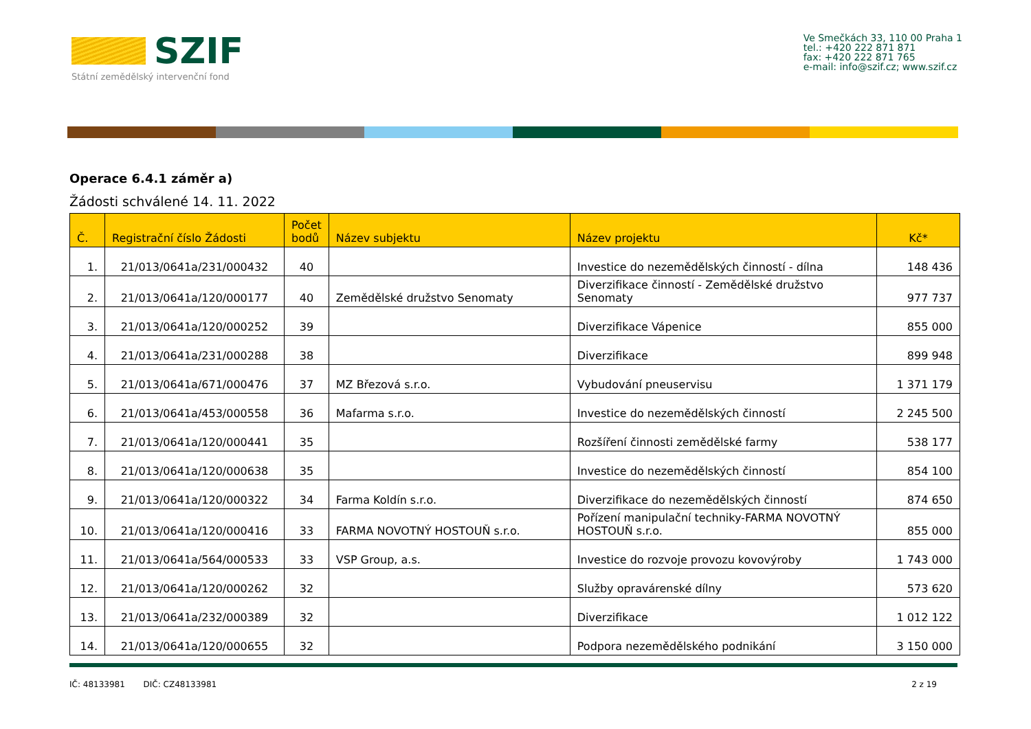SZIF
Státní zemědělský intervenční fond
Ve Smečkách 33, 110 00 Praha 1
tel.: +420 222 871 871
fax: +420 222 871 765
e-mail: info@szif.cz; www.szif.cz
Operace 6.4.1 záměr a)
Žádosti schválené 14. 11. 2022
| Č. | Registrační číslo Žádosti | Počet bodů | Název subjektu | Název projektu | Kč* |
| --- | --- | --- | --- | --- | --- |
| 1. | 21/013/0641a/231/000432 | 40 | | Investice do nezemědělských činností - dílna | 148 436 |
| 2. | 21/013/0641a/120/000177 | 40 | Zemědělské družstvo Senomaty | Diverzifikace činností - Zemědělské družstvo Senomaty | 977 737 |
| 3. | 21/013/0641a/120/000252 | 39 | | Diverzifikace Vápenice | 855 000 |
| 4. | 21/013/0641a/231/000288 | 38 | | Diverzifikace | 899 948 |
| 5. | 21/013/0641a/671/000476 | 37 | MZ Březová s.r.o. | Vybudování pneuservisu | 1 371 179 |
| 6. | 21/013/0641a/453/000558 | 36 | Mafarma s.r.o. | Investice do nezemědělských činností | 2 245 500 |
| 7. | 21/013/0641a/120/000441 | 35 | | Rozšíření činnosti zemědělské farmy | 538 177 |
| 8. | 21/013/0641a/120/000638 | 35 | | Investice do nezemědělských činností | 854 100 |
| 9. | 21/013/0641a/120/000322 | 34 | Farma Koldín s.r.o. | Diverzifikace do nezemědělských činností | 874 650 |
| 10. | 21/013/0641a/120/000416 | 33 | FARMA NOVOTNÝ HOSTOUŇ s.r.o. | Pořízení manipulační techniky-FARMA NOVOTNÝ HOSTOUŇ s.r.o. | 855 000 |
| 11. | 21/013/0641a/564/000533 | 33 | VSP Group, a.s. | Investice do rozvoje provozu kovovýroby | 1 743 000 |
| 12. | 21/013/0641a/120/000262 | 32 | | Služby opravárenské dílny | 573 620 |
| 13. | 21/013/0641a/232/000389 | 32 | | Diverzifikace | 1 012 122 |
| 14. | 21/013/0641a/120/000655 | 32 | | Podpora nezemědělského podnikání | 3 150 000 |
IČ: 48133981 DIČ: CZ48133981 2 z 19